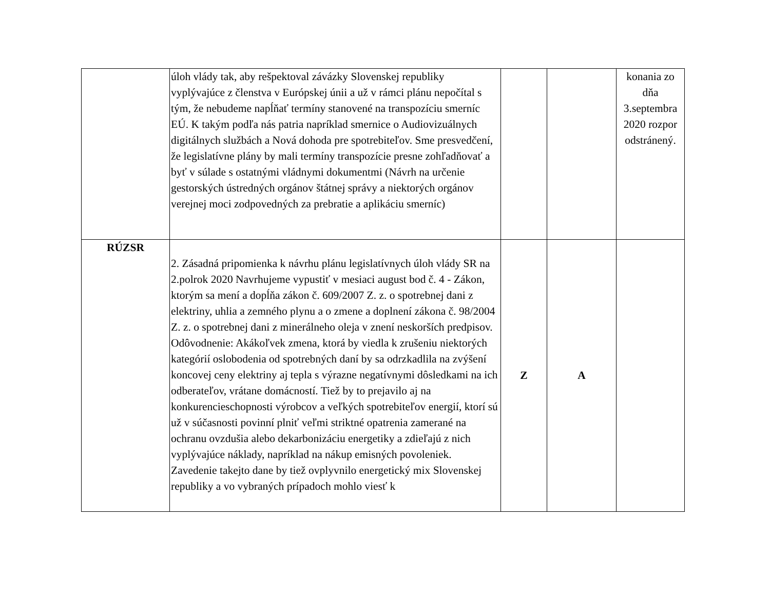| | úloh vlády tak, aby rešpektoval závázky Slovenskej republiky vyplývajúce z členstva v Európskej únii a už v rámci plánu nepočítal s tým, že nebudeme napĺňať termíny stanovené na transpozíciu smerníc EÚ. K takým podľa nás patria napríklad smernice o Audiovizuálnych digitálnych službách a Nová dohoda pre spotrebiteľov. Sme presvedčení, že legislatívne plány by mali termíny transpozície presne zohľadňovať a byť v súlade s ostatnými vládnymi dokumentmi (Návrh na určenie gestorských ústredných orgánov štátnej správy a niektorých orgánov verejnej moci zodpovedných za prebratie a aplikáciu smerníc) | | | konania zo dňa 3.septembra 2020 rozpor odstránený. |
| RÚZSR | 2. Zásadná pripomienka k návrhu plánu legislatívnych úloh vlády SR na 2.polrok 2020 Navrhujeme vypustiť v mesiaci august bod č. 4 - Zákon, ktorým sa mení a dopĺňa zákon č. 609/2007 Z. z. o spotrebnej dani z elektriny, uhlia a zemného plynu a o zmene a doplnení zákona č. 98/2004 Z. z. o spotrebnej dani z minerálneho oleja v znení neskorších predpisov. Odôvodnenie: Akákoľvek zmena, ktorá by viedla k zrušeniu niektorých kategórií oslobodenia od spotrebných daní by sa odrzkadlila na zvýšení koncovej ceny elektriny aj tepla s výrazne negatívnymi dôsledkami na ich odberateľov, vrátane domácností. Tiež by to prejavilo aj na konkurencieschopnosti výrobcov a veľkých spotrebiteľov energií, ktorí sú už v súčasnosti povinní plniť veľmi striktné opatrenia zamerané na ochranu ovzdušia alebo dekarbonizáciu energetiky a zdieľajú z nich vyplývajúce náklady, napríklad na nákup emisných povoleniek. Zavedenie takejto dane by tiež ovplyvnilo energetický mix Slovenskej republiky a vo vybraných prípadoch mohlo viesť k | Z | A | |